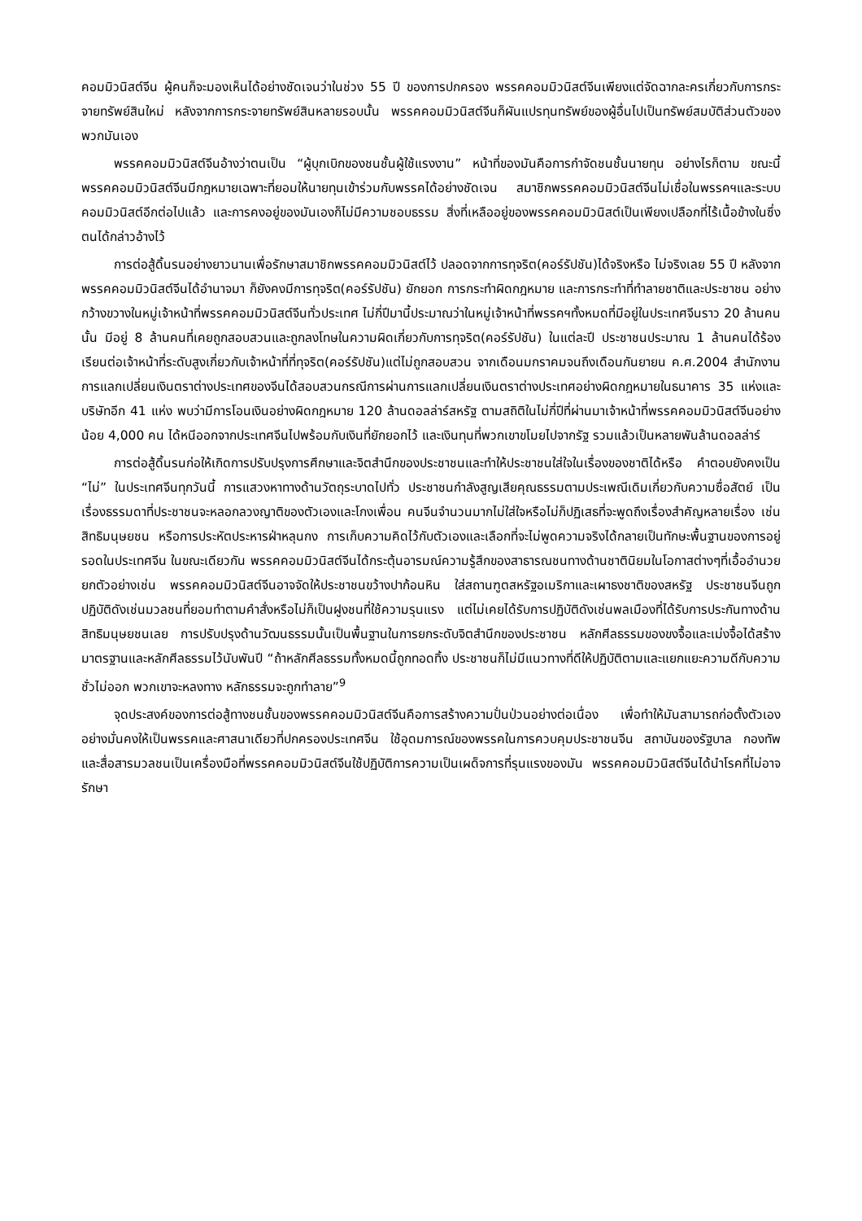คอมมิวนิสต์จีน ผู้คนก็จะมองเห็นได้อย่างชัดเจนว่าในช่วง 55 ปี ของการปกครอง พรรคคอมมิวนิสต์จีนเพียงแต่จัดฉากละครเกี่ยวกับการกระจายทรัพย์สินใหม่ หลังจากการกระจายทรัพย์สินหลายรอบนั้น พรรคคอมมิวนิสต์จีนก็ผันแปรทุนทรัพย์ของผู้อื่นไปเป็นทรัพย์สมบัติส่วนตัวของพวกมันเอง
พรรคคอมมิวนิสต์จีนอ้างว่าตนเป็น “ผู้บุกเบิกของชนชั้นผู้ใช้แรงงาน” หน้าที่ของมันคือการกำจัดชนชั้นนายทุน อย่างไรก็ตาม ขณะนี้พรรคคอมมิวนิสต์จีนมีกฎหมายเฉพาะที่ยอมให้นายทุนเข้าร่วมกับพรรคได้อย่างชัดเจน สมาชิกพรรคคอมมิวนิสต์จีนไม่เชื่อในพรรคฯและระบบคอมมิวนิสต์อีกต่อไปแล้ว และการคงอยู่ของมันเองก็ไม่มีความชอบธรรม สิ่งที่เหลืออยู่ของพรรคคอมมิวนิสต์เป็นเพียงเปลือกที่ไร้เนื้อข้างในซึ่งตนได้กล่าวอ้างไว้
การต่อสู้ดิ้นรนอย่างยาวนานเพื่อรักษาสมาชิกพรรคคอมมิวนิสต์ไว้ ปลอดจากการทุจริต(คอร์รัปชัน)ได้จริงหรือ ไม่จริงเลย 55 ปี หลังจากพรรคคอมมิวนิสต์จีนได้อำนาจมา ก็ยังคงมีการทุจริต(คอร์รัปชัน) ยักยอก การกระทำผิดกฎหมาย และการกระทำที่ทำลายชาติและประชาชน อย่างกว้างขวางในหมู่เจ้าหน้าที่พรรคคอมมิวนิสต์จีนทั่วประเทศ ไม่กี่ปีมานี้ประมาณว่าในหมู่เจ้าหน้าที่พรรคฯทั้งหมดที่มีอยู่ในประเทศจีนราว 20 ล้านคนนั้น มีอยู่ 8 ล้านคนที่เคยถูกสอบสวนและถูกลงโทษในความผิดเกี่ยวกับการทุจริต(คอร์รัปชัน) ในแต่ละปี ประชาชนประมาณ 1 ล้านคนได้ร้องเรียนต่อเจ้าหน้าที่ระดับสูงเกี่ยวกับเจ้าหน้าที่ที่ทุจริต(คอร์รัปชัน)แต่ไม่ถูกสอบสวน จากเดือนมกราคมจนถึงเดือนกันยายน ค.ศ.2004 สำนักงานการแลกเปลี่ยนเงินตราต่างประเทศของจีนได้สอบสวนกรณีการผ่านการแลกเปลี่ยนเงินตราต่างประเทศอย่างผิดกฎหมายในธนาคาร 35 แห่งและบริษัทอีก 41 แห่ง พบว่ามีการโอนเงินอย่างผิดกฎหมาย 120 ล้านดอลล่าร์สหรัฐ ตามสถิติในไม่กี่ปีที่ผ่านมาเจ้าหน้าที่พรรคคอมมิวนิสต์จีนอย่างน้อย 4,000 คน ได้หนีออกจากประเทศจีนไปพร้อมกับเงินที่ยักยอกไว้ และเงินทุนที่พวกเขาขโมยไปจากรัฐ รวมแล้วเป็นหลายพันล้านดอลล่าร์
การต่อสู้ดิ้นรนก่อให้เกิดการปรับปรุงการศึกษาและจิตสำนึกของประชาชนและทำให้ประชาชนใส่ใจในเรื่องของชาติได้หรือ คำตอบยังคงเป็น “ไม่” ในประเทศจีนทุกวันนี้ การแสวงหาทางด้านวัตถุระบาดไปทั่ว ประชาชนกำลังสูญเสียคุณธรรมตามประเพณีเดิมเกี่ยวกับความซื่อสัตย์ เป็นเรื่องธรรมดาที่ประชาชนจะหลอกลวงญาติของตัวเองและโกงเพื่อน คนจีนจำนวนมากไม่ใส่ใจหรือไม่ก็ปฏิเสธที่จะพูดถึงเรื่องสำคัญหลายเรื่อง เช่นสิทธิมนุษยชน หรือการประหัตประหารฝ่าหลุนกง การเก็บความคิดไว้กับตัวเองและเลือกที่จะไม่พูดความจริงได้กลายเป็นทักษะพื้นฐานของการอยู่รอดในประเทศจีน ในขณะเดียวกัน พรรคคอมมิวนิสต์จีนได้กระตุ้นอารมณ์ความรู้สึกของสาธารณชนทางด้านชาตินิยมในโอกาสต่างๆที่เอื้ออำนวย ยกตัวอย่างเช่น พรรคคอมมิวนิสต์จีนอาจจัดให้ประชาชนขว้างปาก้อนหิน ใส่สถานฑูตสหรัฐอเมริกาและเผาธงชาติของสหรัฐ ประชาชนจีนถูกปฏิบัติดังเช่นมวลชนที่ยอมทำตามคำสั่งหรือไม่ก็เป็นฝูงชนที่ใช้ความรุนแรง แต่ไม่เคยได้รับการปฏิบัติดังเช่นพลเมืองที่ได้รับการประกันทางด้านสิทธิมนุษยชนเลย การปรับปรุงด้านวัฒนธรรมนั้นเป็นพื้นฐานในการยกระดับจิตสำนึกของประชาชน หลักศีลธรรมของขงจื้อและเม่งจื้อได้สร้างมาตรฐานและหลักศีลธรรมไว้นับพันปี “ถ้าหลักศีลธรรมทั้งหมดนี้ถูกทอดทิ้ง ประชาชนก็ไม่มีแนวทางที่ดีให้ปฏิบัติตามและแยกแยะความดีกับความชั่วไม่ออก พวกเขาจะหลงทาง หลักธรรมจะถูกทำลาย”<sup>9</sup>
จุดประสงค์ของการต่อสู้ทางชนชั้นของพรรคคอมมิวนิสต์จีนคือการสร้างความปั่นป่วนอย่างต่อเนื่อง เพื่อทำให้มันสามารถก่อตั้งตัวเองอย่างมั่นคงให้เป็นพรรคและศาสนาเดียวที่ปกครองประเทศจีน ใช้อุดมการณ์ของพรรคในการควบคุมประชาชนจีน สถาบันของรัฐบาล กองทัพ และสื่อสารมวลชนเป็นเครื่องมือที่พรรคคอมมิวนิสต์จีนใช้ปฏิบัติการความเป็นเผด็จการที่รุนแรงของมัน พรรคคอมมิวนิสต์จีนได้นำโรคที่ไม่อาจรักษา